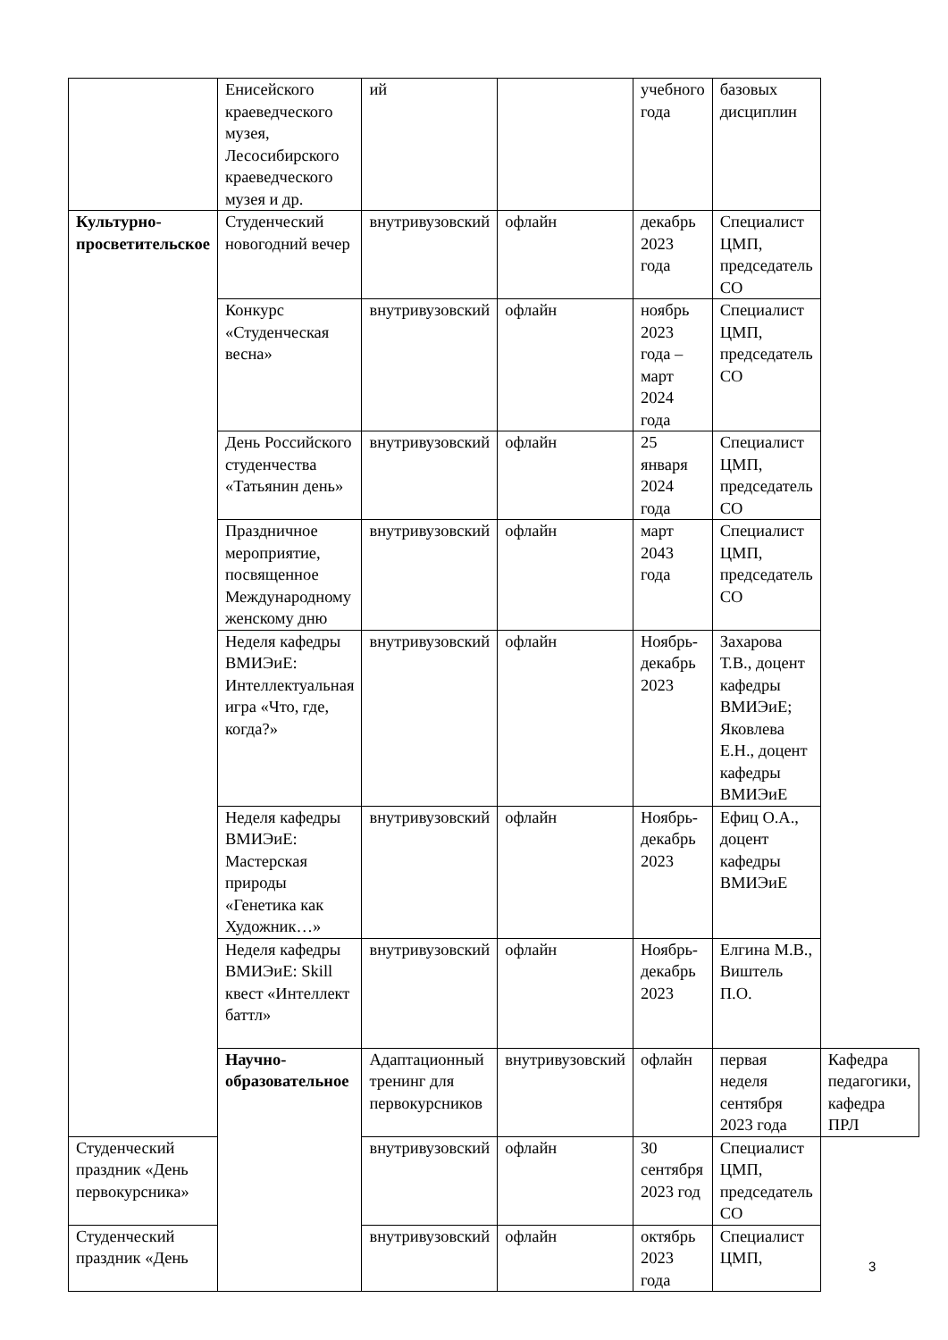| | Енисейского краеведческого музея, Лесосибирского краеведческого музея и др. | ий | | учебного года | базовых дисциплин | |
| Культурно-просветительское | Студенческий новогодний вечер | внутривузовский | офлайн | декабрь 2023 года | Специалист ЦМП, председатель СО | |
| | Конкурс «Студенческая весна» | внутривузовский | офлайн | ноябрь 2023 года – март 2024 года | Специалист ЦМП, председатель СО | |
| | День Российского студенчества «Татьянин день» | внутривузовский | офлайн | 25 января 2024 года | Специалист ЦМП, председатель СО | |
| | Праздничное мероприятие, посвященное Международному женскому дню | внутривузовский | офлайн | март 2043 года | Специалист ЦМП, председатель СО | |
| | Неделя кафедры ВМИЭиЕ: Интеллектуальная игра «Что, где, когда?» | внутривузовский | офлайн | Ноябрь-декабрь 2023 | Захарова Т.В., доцент кафедры ВМИЭиЕ; Яковлева Е.Н., доцент кафедры ВМИЭиЕ | |
| | Неделя кафедры ВМИЭиЕ: Мастерская природы «Генетика как Художник…» | внутривузовский | офлайн | Ноябрь-декабрь 2023 | Ефиц О.А., доцент кафедры ВМИЭиЕ | |
| | Неделя кафедры ВМИЭиЕ: Skill квест «Интеллект баттл» | внутривузовский | офлайн | Ноябрь-декабрь 2023 | Елгина М.В., Виштель П.О. | |
| | Научно-образовательное | Адаптационный тренинг для первокурсников | внутривузовский | офлайн | первая неделя сентября 2023 года | Кафедра педагогики, кафедра ПРЛ |
| Студенческий праздник «День первокурсника» | | внутривузовский | офлайн | 30 сентября 2023 год | Специалист ЦМП, председатель СО | |
| Студенческий праздник «День | | внутривузовский | офлайн | октябрь 2023 года | Специалист ЦМП, | |
3